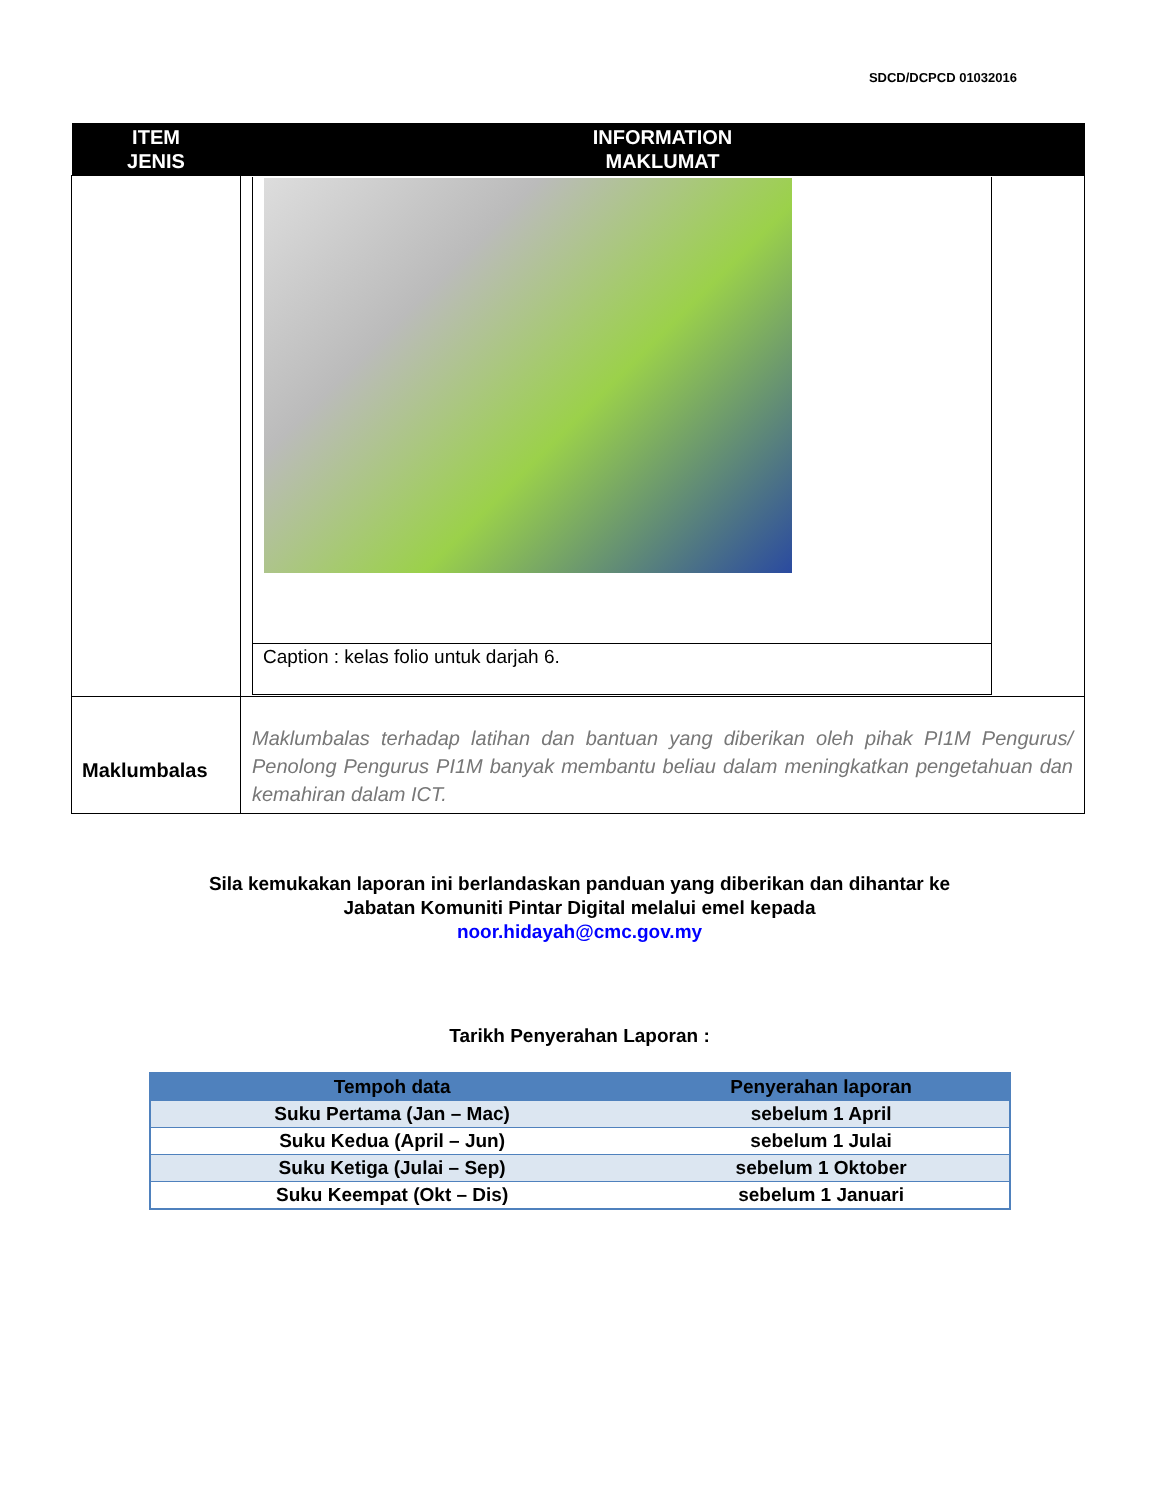SDCD/DCPCD 01032016
| ITEM JENIS | INFORMATION MAKLUMAT |
| --- | --- |
| | / Caption : kelas folio untuk darjah 6. / |
| Maklumbalas | Maklumbalas terhadap latihan dan bantuan yang diberikan oleh pihak PI1M Pengurus/ Penolong Pengurus PI1M banyak membantu beliau dalam meningkatkan pengetahuan dan kemahiran dalam ICT. |
Sila kemukakan laporan ini berlandaskan panduan yang diberikan dan dihantar ke
Jabatan Komuniti Pintar Digital melalui emel kepada
noor.hidayah@cmc.gov.my
Tarikh Penyerahan Laporan :
| Tempoh data | Penyerahan laporan |
| --- | --- |
| Suku Pertama (Jan – Mac) | sebelum 1 April |
| Suku Kedua (April – Jun) | sebelum 1 Julai |
| Suku Ketiga (Julai – Sep) | sebelum 1 Oktober |
| Suku Keempat (Okt – Dis) | sebelum 1 Januari |